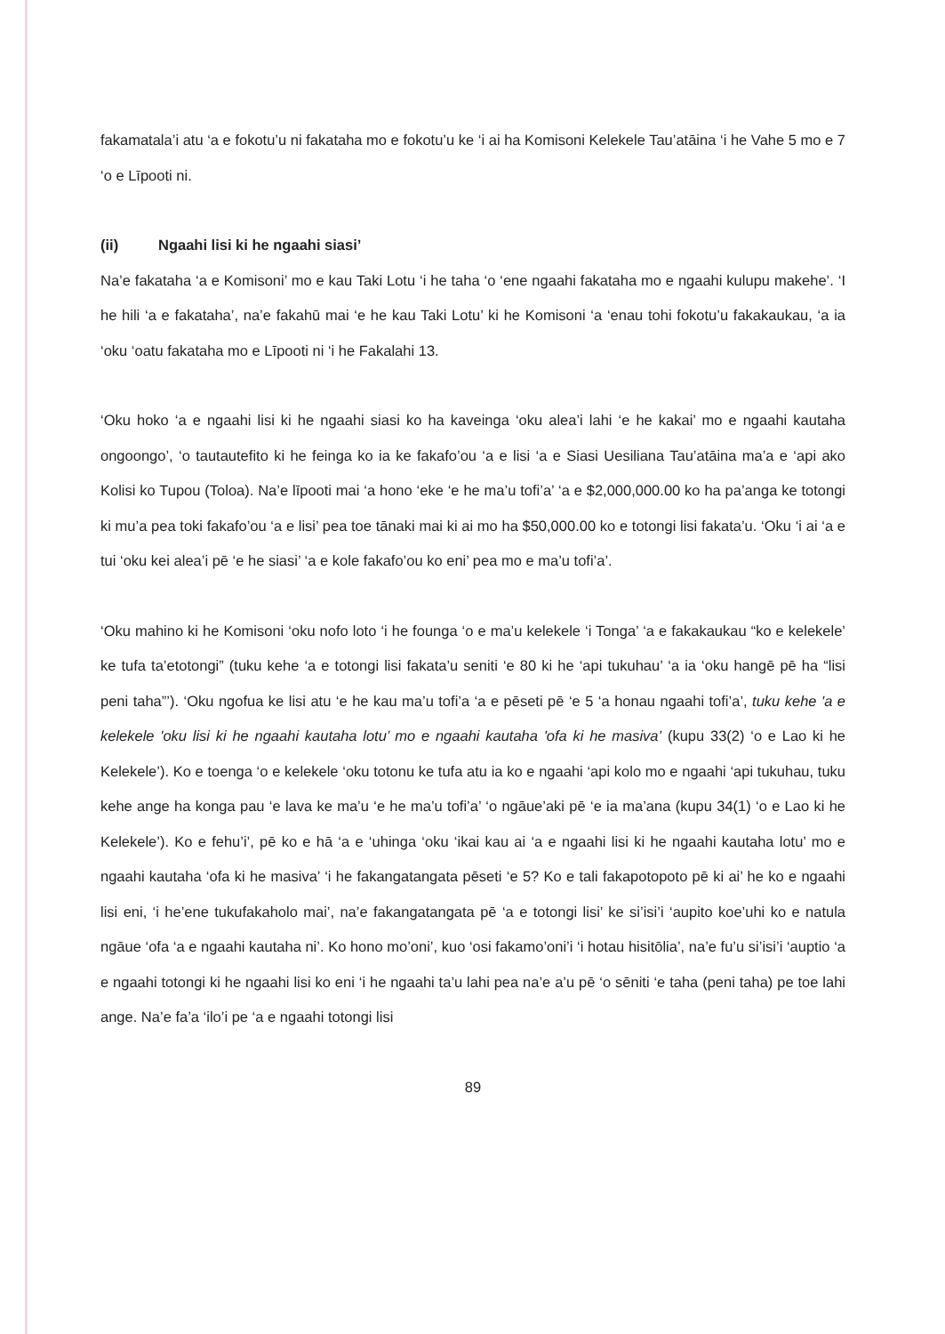fakamatala’i atu ‘a e fokotu’u ni fakataha mo e fokotu’u ke ‘i ai ha Komisoni Kelekele Tau’atāina ‘i he Vahe 5 mo e 7 ‘o e Līpooti ni.
(ii) Ngaahi lisi ki he ngaahi siasi’
Na’e fakataha ‘a e Komisoni’ mo e kau Taki Lotu ‘i he taha ‘o ‘ene ngaahi fakataha mo e ngaahi kulupu makehe’. ‘I he hili ‘a e fakataha’, na’e fakahū mai ‘e he kau Taki Lotu’ ki he Komisoni ‘a ‘enau tohi fokotu’u fakakaukau, ‘a ia ‘oku ‘oatu fakataha mo e Līpooti ni ‘i he Fakalahi 13.
‘Oku hoko ‘a e ngaahi lisi ki he ngaahi siasi ko ha kaveinga ‘oku alea’i lahi ‘e he kakai’ mo e ngaahi kautaha ongoongo’, ‘o tautautefito ki he feinga ko ia ke fakafo’ou ‘a e lisi ‘a e Siasi Uesiliana Tau’atāina ma’a e ‘api ako Kolisi ko Tupou (Toloa). Na’e līpooti mai ‘a hono ‘eke ‘e he ma’u tofi’a’ ‘a e $2,000,000.00 ko ha pa’anga ke totongi ki mu’a pea toki fakafo’ou ‘a e lisi’ pea toe tānaki mai ki ai mo ha $50,000.00 ko e totongi lisi fakata’u. ‘Oku ‘i ai ‘a e tui ‘oku kei alea’i pē ‘e he siasi’ ‘a e kole fakafo’ou ko eni’ pea mo e ma’u tofi’a’.
‘Oku mahino ki he Komisoni ‘oku nofo loto ‘i he founga ‘o e ma’u kelekele ‘i Tonga’ ‘a e fakakaukau “ko e kelekele’ ke tufa ta’etotongi” (tuku kehe ‘a e totongi lisi fakata’u seniti ‘e 80 ki he ‘api tukuhau’ ‘a ia ‘oku hangē pē ha “lisi peni taha”’). ‘Oku ngofua ke lisi atu ‘e he kau ma’u tofi’a ‘a e pēseti pē ‘e 5 ‘a honau ngaahi tofi’a’, tuku kehe 'a e kelekele 'oku lisi ki he ngaahi kautaha lotu’ mo e ngaahi kautaha 'ofa ki he masiva’ (kupu 33(2) ‘o e Lao ki he Kelekele’). Ko e toenga ‘o e kelekele ‘oku totonu ke tufa atu ia ko e ngaahi ‘api kolo mo e ngaahi ‘api tukuhau, tuku kehe ange ha konga pau ‘e lava ke ma’u ‘e he ma’u tofi’a’ ‘o ngāue’aki pē ‘e ia ma’ana (kupu 34(1) ‘o e Lao ki he Kelekele’). Ko e fehu’i’, pē ko e hā ‘a e ‘uhinga ‘oku ‘ikai kau ai ‘a e ngaahi lisi ki he ngaahi kautaha lotu’ mo e ngaahi kautaha ‘ofa ki he masiva’ ‘i he fakangatangata pēseti ‘e 5? Ko e tali fakapotopoto pē ki ai’ he ko e ngaahi lisi eni, ‘i he’ene tukufakaholo mai’, na’e fakangatangata pē ‘a e totongi lisi’ ke si’isi’i ‘aupito koe’uhi ko e natula ngāue ‘ofa ‘a e ngaahi kautaha ni’. Ko hono mo’oni’, kuo ‘osi fakamo’oni’i ‘i hotau hisitōlia’, na’e fu’u si’isi’i ‘auptio ‘a e ngaahi totongi ki he ngaahi lisi ko eni ‘i he ngaahi ta’u lahi pea na’e a’u pē ‘o sēniti ‘e taha (peni taha) pe toe lahi ange. Na’e fa’a ‘ilo’i pe ‘a e ngaahi totongi lisi
89